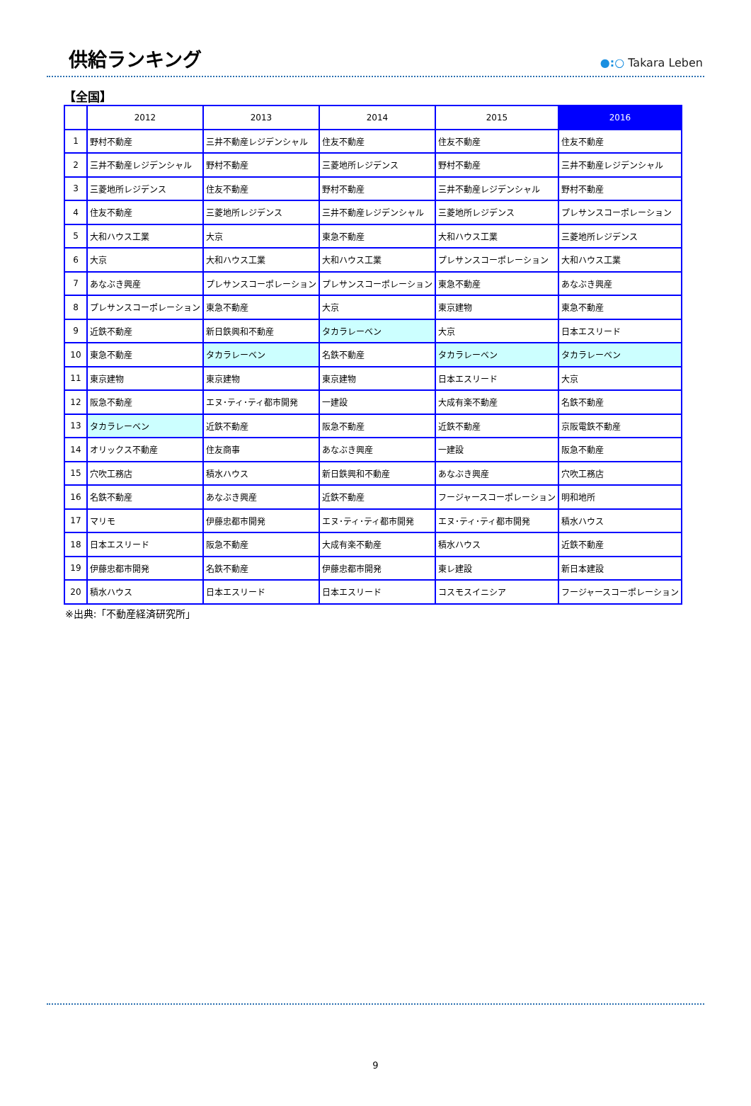供給ランキング
●:○ Takara Leben
【全国】
| | 2012 | 2013 | 2014 | 2015 | 2016 |
| --- | --- | --- | --- | --- | --- |
| 1 | 野村不動産 | 三井不動産レジデンシャル | 住友不動産 | 住友不動産 | 住友不動産 |
| 2 | 三井不動産レジデンシャル | 野村不動産 | 三菱地所レジデンス | 野村不動産 | 三井不動産レジデンシャル |
| 3 | 三菱地所レジデンス | 住友不動産 | 野村不動産 | 三井不動産レジデンシャル | 野村不動産 |
| 4 | 住友不動産 | 三菱地所レジデンス | 三井不動産レジデンシャル | 三菱地所レジデンス | プレサンスコーポレーション |
| 5 | 大和ハウス工業 | 大京 | 東急不動産 | 大和ハウス工業 | 三菱地所レジデンス |
| 6 | 大京 | 大和ハウス工業 | 大和ハウス工業 | プレサンスコーポレーション | 大和ハウス工業 |
| 7 | あなぶき興産 | プレサンスコーポレーション | プレサンスコーポレーション | 東急不動産 | あなぶき興産 |
| 8 | プレサンスコーポレーション | 東急不動産 | 大京 | 東京建物 | 東急不動産 |
| 9 | 近鉄不動産 | 新日鉄興和不動産 | タカラレーベン | 大京 | 日本エスリード |
| 10 | 東急不動産 | タカラレーベン | 名鉄不動産 | タカラレーベン | タカラレーベン |
| 11 | 東京建物 | 東京建物 | 東京建物 | 日本エスリード | 大京 |
| 12 | 阪急不動産 | エヌ･ティ･ティ都市開発 | 一建設 | 大成有楽不動産 | 名鉄不動産 |
| 13 | タカラレーベン | 近鉄不動産 | 阪急不動産 | 近鉄不動産 | 京阪電鉄不動産 |
| 14 | オリックス不動産 | 住友商事 | あなぶき興産 | 一建設 | 阪急不動産 |
| 15 | 穴吹工務店 | 積水ハウス | 新日鉄興和不動産 | あなぶき興産 | 穴吹工務店 |
| 16 | 名鉄不動産 | あなぶき興産 | 近鉄不動産 | フージャースコーポレーション | 明和地所 |
| 17 | マリモ | 伊藤忠都市開発 | エヌ･ティ･ティ都市開発 | エヌ･ティ･ティ都市開発 | 積水ハウス |
| 18 | 日本エスリード | 阪急不動産 | 大成有楽不動産 | 積水ハウス | 近鉄不動産 |
| 19 | 伊藤忠都市開発 | 名鉄不動産 | 伊藤忠都市開発 | 東レ建設 | 新日本建設 |
| 20 | 積水ハウス | 日本エスリード | 日本エスリード | コスモスイニシア | フージャースコーポレーション |
※出典:「不動産経済研究所」
9